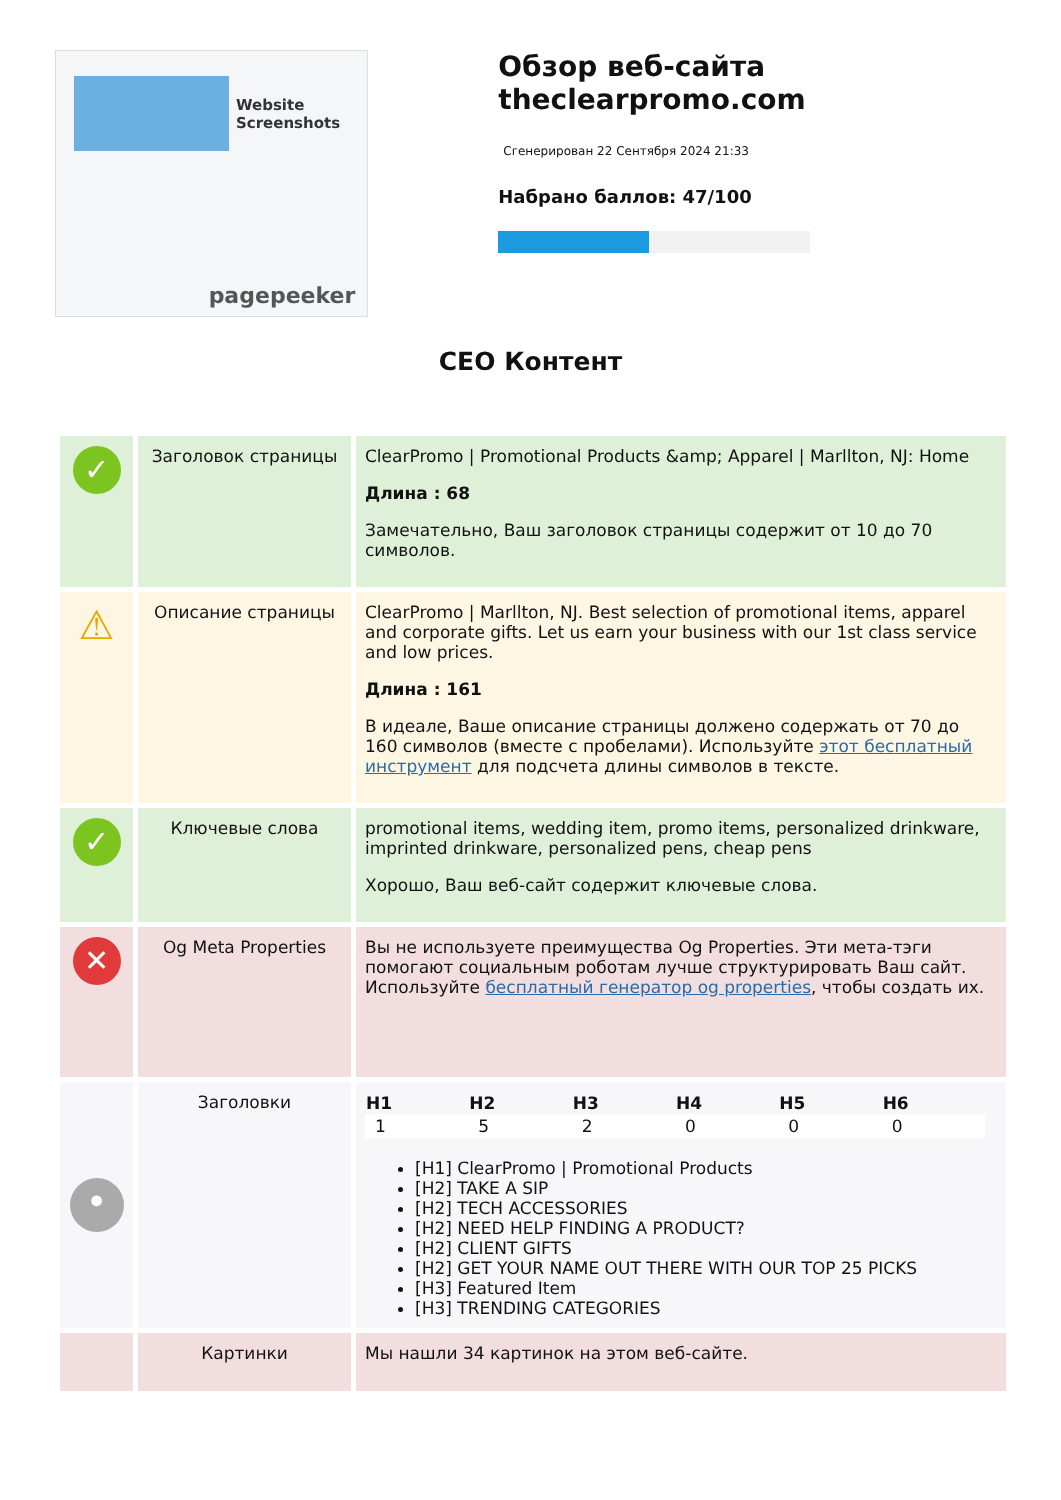Website Screenshots
pagepeeker
Обзор веб-сайта theclearpromo.com
Сгенерирован 22 Сентября 2024 21:33
Набрано баллов: 47/100
СЕО Контент
| ✓ | Заголовок страницы | ClearPromo / Promotional Products &amp; Apparel / Marllton, NJ: Home Длина : 68 Замечательно, Ваш заголовок страницы содержит от 10 до 70 символов. |
| ⚠ | Описание страницы | ClearPromo / Marllton, NJ. Best selection of promotional items, apparel and corporate gifts. Let us earn your business with our 1st class service and low prices. Длина : 161 В идеале, Ваше описание страницы должено содержать от 70 до 160 символов (вместе с пробелами). Используйте этот бесплатный инструмент для подсчета длины символов в тексте. |
| ✓ | Ключевые слова | promotional items, wedding item, promo items, personalized drinkware, imprinted drinkware, personalized pens, cheap pens Хорошо, Ваш веб-сайт содержит ключевые слова. |
| ✕ | Og Meta Properties | Вы не используете преимущества Og Properties. Эти мета-тэги помогают социальным роботам лучше структурировать Ваш сайт. Используйте бесплатный генератор og properties , чтобы создать их. |
| • | Заголовки | / H1 / H2 / H3 / H4 / H5 / H6 / / --- / --- / --- / --- / --- / --- / / 1 / 5 / 2 / 0 / 0 / 0 / [H1] ClearPromo / Promotional Products [H2] TAKE A SIP [H2] TECH ACCESSORIES [H2] NEED HELP FINDING A PRODUCT? [H2] CLIENT GIFTS [H2] GET YOUR NAME OUT THERE WITH OUR TOP 25 PICKS [H3] Featured Item [H3] TRENDING CATEGORIES |
| | Картинки | Мы нашли 34 картинок на этом веб-сайте. |